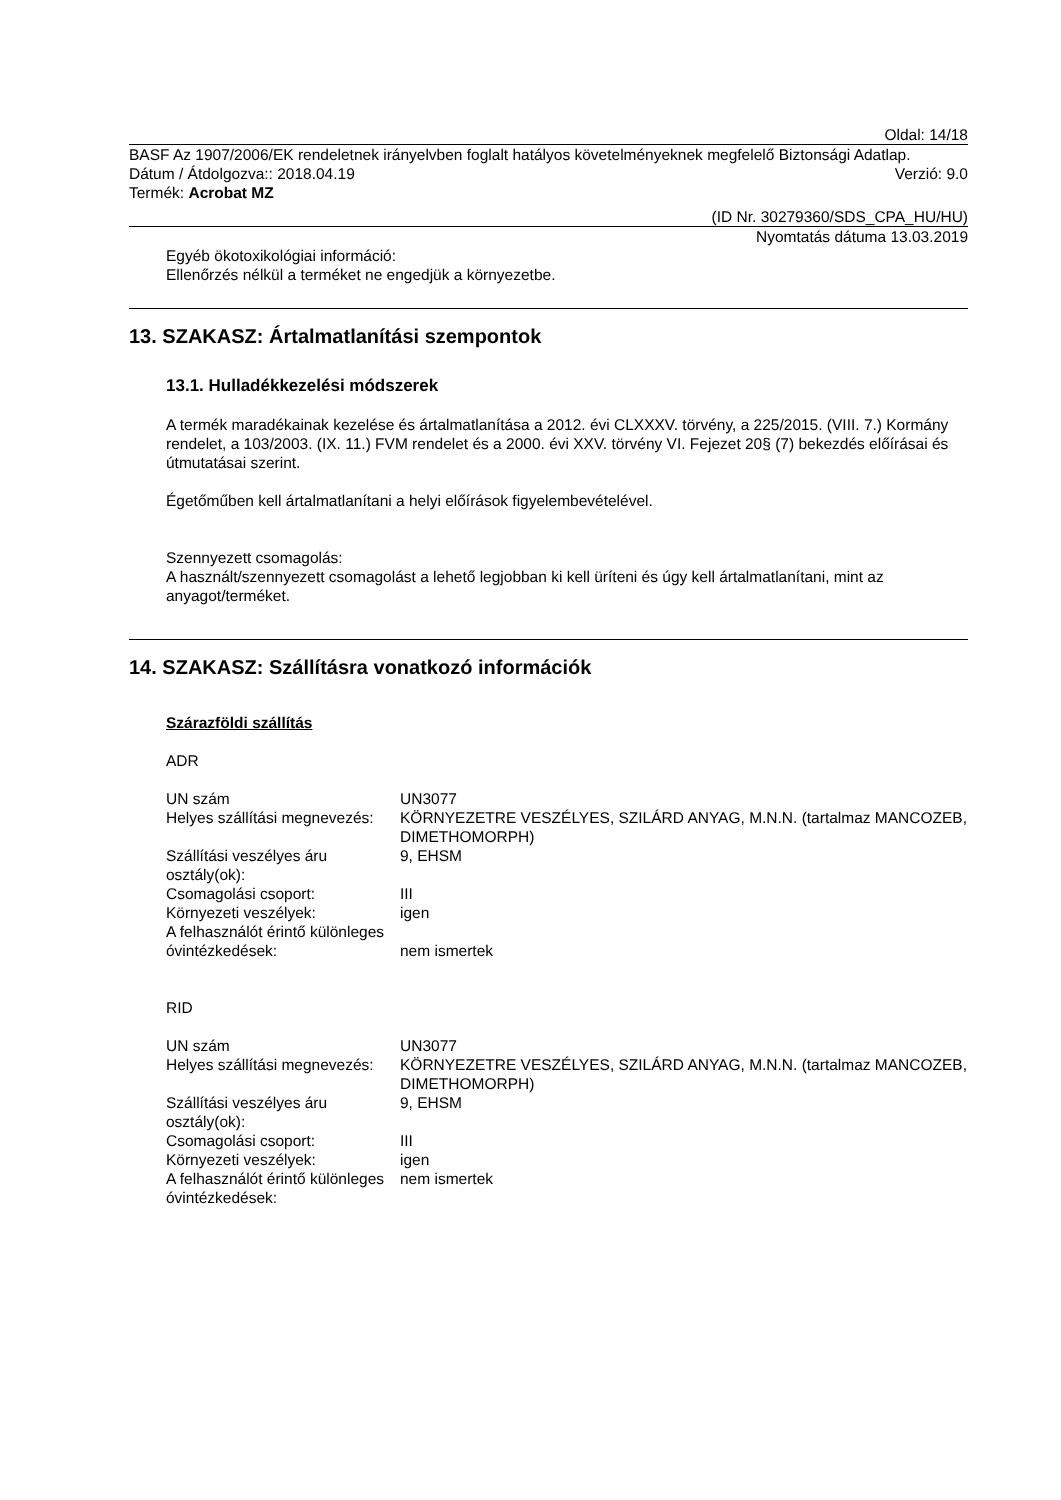Oldal: 14/18
BASF Az 1907/2006/EK rendeletnek irányelvben foglalt hatályos követelményeknek megfelelő Biztonsági Adatlap.
Dátum / Átdolgozva:: 2018.04.19 Verzió: 9.0
Termék: Acrobat MZ
(ID Nr. 30279360/SDS_CPA_HU/HU)
Nyomtatás dátuma 13.03.2019
Egyéb ökotoxikológiai információ:
Ellenőrzés nélkül a terméket ne engedjük a környezetbe.
13. SZAKASZ: Ártalmatlanítási szempontok
13.1. Hulladékkezelési módszerek
A termék maradékainak kezelése és ártalmatlanítása a 2012. évi CLXXXV. törvény, a 225/2015. (VIII. 7.) Kormány rendelet, a 103/2003. (IX. 11.) FVM rendelet és a 2000. évi XXV. törvény VI. Fejezet 20§ (7) bekezdés előírásai és útmutatásai szerint.
Égetőműben kell ártalmatlanítani a helyi előírások figyelembevételével.
Szennyezett csomagolás:
A használt/szennyezett csomagolást a lehető legjobban ki kell üríteni és úgy kell ártalmatlanítani, mint az anyagot/terméket.
14. SZAKASZ: Szállításra vonatkozó információk
Szárazföldi szállítás
ADR
| UN szám | UN3077 |
| Helyes szállítási megnevezés: | KÖRNYEZETRE VESZÉLYES, SZILÁRD ANYAG, M.N.N. (tartalmaz MANCOZEB, DIMETHOMORPH) |
| Szállítási veszélyes áru osztály(ok): | 9, EHSM |
| Csomagolási csoport: | III |
| Környezeti veszélyek: | igen |
| A felhasználót érintő különleges óvintézkedések: | nem ismertek |
RID
| UN szám | UN3077 |
| Helyes szállítási megnevezés: | KÖRNYEZETRE VESZÉLYES, SZILÁRD ANYAG, M.N.N. (tartalmaz MANCOZEB, DIMETHOMORPH) |
| Szállítási veszélyes áru osztály(ok): | 9, EHSM |
| Csomagolási csoport: | III |
| Környezeti veszélyek: | igen |
| A felhasználót érintő különleges óvintézkedések: | nem ismertek |